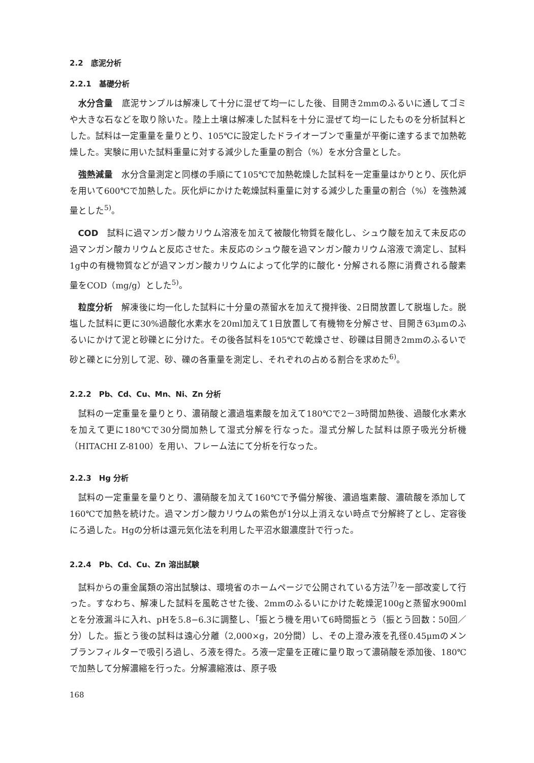2.2　底泥分析
2.2.1　基礎分析
水分含量　底泥サンプルは解凍して十分に混ぜて均一にした後、目開き2mmのふるいに通してゴミや大きな石などを取り除いた。陸上土壌は解凍した試料を十分に混ぜて均一にしたものを分析試料とした。試料は一定重量を量りとり、105℃に設定したドライオーブンで重量が平衡に達するまで加熱乾燥した。実験に用いた試料重量に対する減少した重量の割合（%）を水分含量とした。
強熱減量　水分含量測定と同様の手順にて105℃で加熱乾燥した試料を一定重量はかりとり、灰化炉を用いて600℃で加熱した。灰化炉にかけた乾燥試料重量に対する減少した重量の割合（%）を強熱減量とした<sup>5)</sup>。
COD　試料に過マンガン酸カリウム溶液を加えて被酸化物質を酸化し、シュウ酸を加えて未反応の過マンガン酸カリウムと反応させた。未反応のシュウ酸を過マンガン酸カリウム溶液で滴定し、試料1g中の有機物質などが過マンガン酸カリウムによって化学的に酸化・分解される際に消費される酸素量をCOD（mg/g）とした<sup>5)</sup>。
粒度分析　解凍後に均一化した試料に十分量の蒸留水を加えて攪拌後、2日間放置して脱塩した。脱塩した試料に更に30%過酸化水素水を20ml加えて1日放置して有機物を分解させ、目開き63μmのふるいにかけて泥と砂礫とに分けた。その後各試料を105℃で乾燥させ、砂礫は目開き2mmのふるいで砂と礫とに分別して泥、砂、礫の各重量を測定し、それぞれの占める割合を求めた<sup>6)</sup>。
2.2.2　Pb、Cd、Cu、Mn、Ni、Zn 分析
試料の一定重量を量りとり、濃硝酸と濃過塩素酸を加えて180℃で2－3時間加熱後、過酸化水素水を加えて更に180℃で30分間加熱して湿式分解を行なった。湿式分解した試料は原子吸光分析機（HITACHI Z-8100）を用い、フレーム法にて分析を行なった。
2.2.3　Hg 分析
試料の一定重量を量りとり、濃硝酸を加えて160℃で予備分解後、濃過塩素酸、濃硫酸を添加して160℃で加熱を続けた。過マンガン酸カリウムの紫色が1分以上消えない時点で分解終了とし、定容後にろ過した。Hgの分析は還元気化法を利用した平沼水銀濃度計で行った。
2.2.4　Pb、Cd、Cu、Zn 溶出試験
試料からの重金属類の溶出試験は、環境省のホームページで公開されている方法<sup>7)</sup>を一部改変して行った。すなわち、解凍した試料を風乾させた後、2mmのふるいにかけた乾燥泥100gと蒸留水900mlとを分液漏斗に入れ、pHを5.8−6.3に調整し、｢振とう機を用いて6時間振とう（振とう回数：50回／分）した。振とう後の試料は遠心分離（2,000×g，20分間）し、その上澄み液を孔径0.45μmのメンブランフィルターで吸引ろ過し、ろ液を得た。ろ液一定量を正確に量り取って濃硝酸を添加後、180℃で加熱して分解濃縮を行った。分解濃縮液は、原子吸
168